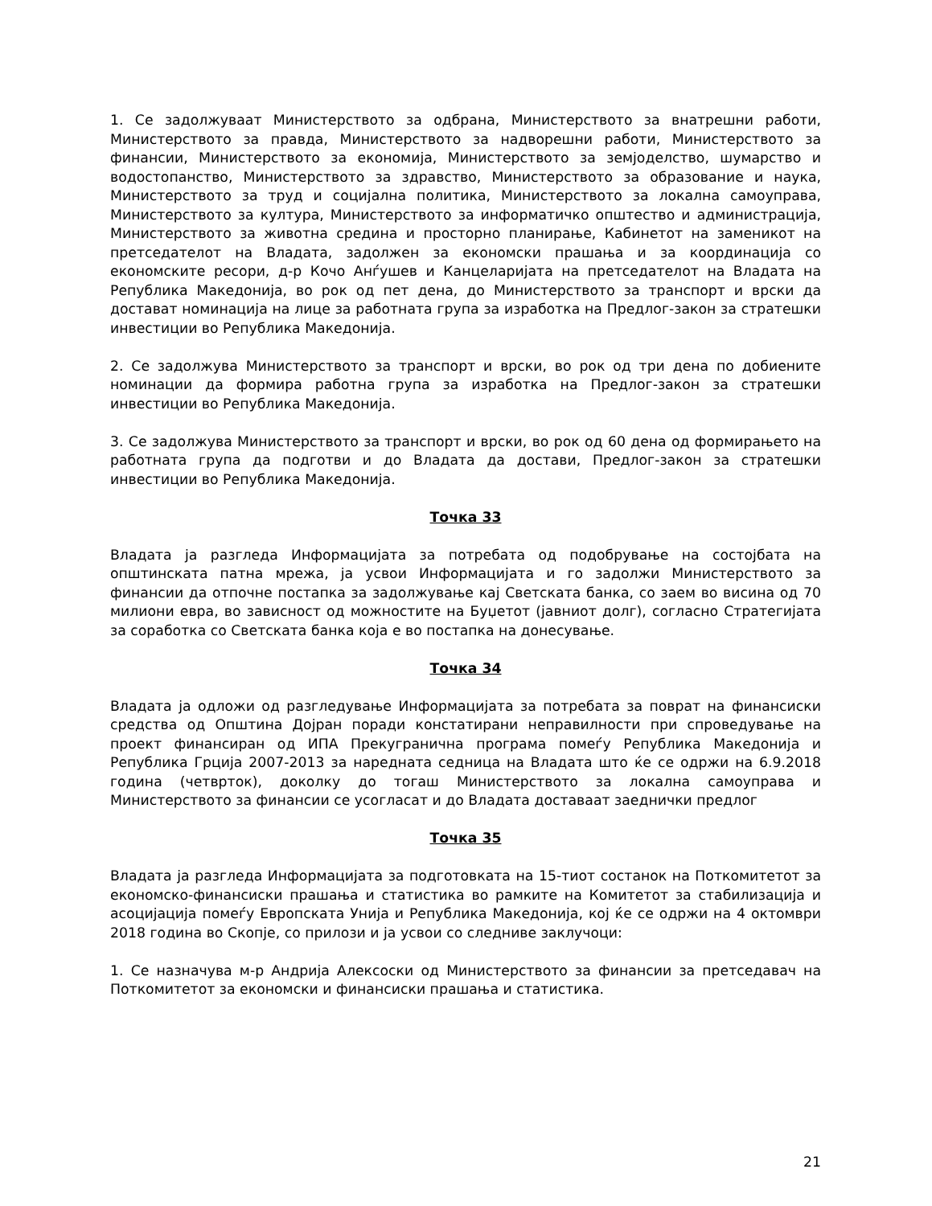1. Се задолжуваат Министерството за одбрана, Министерството за внатрешни работи, Министерството за правда, Министерството за надворешни работи, Министерството за финансии, Министерството за економија, Министерството за земјоделство, шумарство и водостопанство, Министерството за здравство, Министерството за образование и наука, Министерството за труд и социјална политика, Министерството за локална самоуправа, Министерството за култура, Министерството за информатичко општество и администрација, Министерството за животна средина и просторно планирање, Кабинетот на заменикот на претседателот на Владата, задолжен за економски прашања и за координација со економските ресори, д-р Кочо Анѓушев и Канцеларијата на претседателот на Владата на Република Македонија, во рок од пет дена, до Министерството за транспорт и врски да доставaт номинација на лице за работната група за изработка на Предлог-закон за стратешки инвестиции во Република Македонија.
2. Се задолжува Министерството за транспорт и врски, во рок од три дена по добиените номинации да формира работна група за изработка на Предлог-закон за стратешки инвестиции во Република Македонија.
3. Се задолжува Министерството за транспорт и врски, во рок од 60 дена од формирањето на работната група да подготви и до Владата да достави, Предлог-закон за стратешки инвестиции во Република Македонија.
Точка 33
Владата ја разгледа Информацијата за потребата од подобрување на состојбата на општинската патна мрежа, ја усвои Информацијата и го задолжи Министерството за финансии да отпочне постапка за задолжување кај Светската банка, со заем во висина од 70 милиони евра, во зависност од можностите на Буџетот (јавниот долг), согласно Стратегијата за соработка со Светската банка која е во постапка на донесување.
Точка 34
Владата ја одложи од разгледување Информацијата за потребата за поврат на финансиски средства од Општина Дојран поради констатирани неправилности при спроведување на проект финансиран од ИПА Прекугранична програма помеѓу Република Македонија и Република Грција 2007-2013 за наредната седница на Владата што ќе се одржи на 6.9.2018 година (четврток), доколку до тогаш Министерството за локална самоуправа и Министерството за финансии се усогласат и до Владата доставаат заеднички предлог
Точка 35
Владата ја разгледа Информацијата за подготовката на 15-тиот состанок на Поткомитетот за економско-финансиски прашања и статистика во рамките на Комитетот за стабилизација и асоцијација помеѓу Европската Унија и Република Македонија, кој ќе се одржи на 4 октомври 2018 година во Скопје, со прилози и ја усвои со следниве заклучоци:
1. Се назначува м-р Андрија Алексоски од Министерството за финансии за претседавач на Поткомитетот за економски и финансиски прашања и статистика.
21